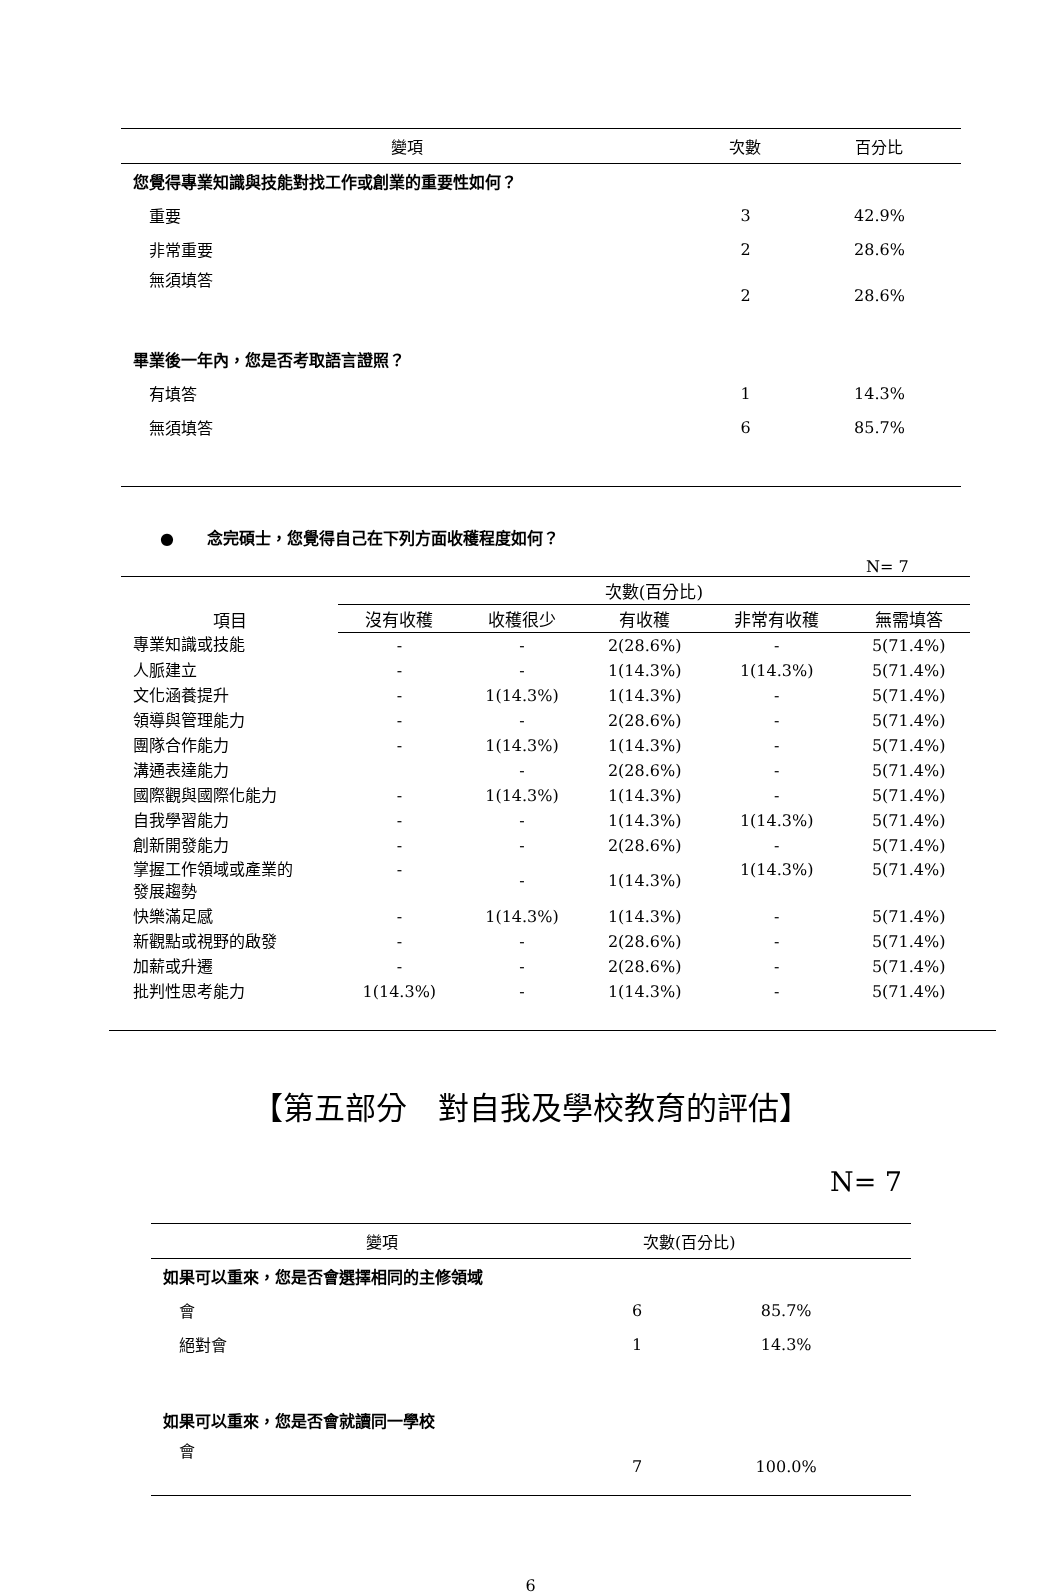| 變項 | 次數 | 百分比 |
| --- | --- | --- |
| 您覺得專業知識與技能對找工作或創業的重要性如何？ | | |
| 重要 | 3 | 42.9% |
| 非常重要 | 2 | 28.6% |
| 無須填答 | 2 | 28.6% |
| 畢業後一年內，您是否考取語言證照？ | | |
| 有填答 | 1 | 14.3% |
| 無須填答 | 6 | 85.7% |
● 念完碩士，您覺得自己在下列方面收穫程度如何？
N= 7
| 項目 | 次數(百分比) | | | | |
| --- | --- | --- | --- | --- | --- |
| | 沒有收穫 | 收穫很少 | 有收穫 | 非常有收穫 | 無需填答 |
| 專業知識或技能 | - | - | 2(28.6%) | - | 5(71.4%) |
| 人脈建立 | - | - | 1(14.3%) | 1(14.3%) | 5(71.4%) |
| 文化涵養提升 | - | 1(14.3%) | 1(14.3%) | - | 5(71.4%) |
| 領導與管理能力 | - | - | 2(28.6%) | - | 5(71.4%) |
| 團隊合作能力 | - | 1(14.3%) | 1(14.3%) | - | 5(71.4%) |
| 溝通表達能力 | | - | 2(28.6%) | - | 5(71.4%) |
| 國際觀與國際化能力 | - | 1(14.3%) | 1(14.3%) | - | 5(71.4%) |
| 自我學習能力 | - | - | 1(14.3%) | 1(14.3%) | 5(71.4%) |
| 創新開發能力 | - | - | 2(28.6%) | - | 5(71.4%) |
| 掌握工作領域或產業的 發展趨勢 | - | - | 1(14.3%) | 1(14.3%) | 5(71.4%) |
| 快樂滿足感 | - | 1(14.3%) | 1(14.3%) | - | 5(71.4%) |
| 新觀點或視野的啟發 | - | - | 2(28.6%) | - | 5(71.4%) |
| 加薪或升遷 | - | - | 2(28.6%) | - | 5(71.4%) |
| 批判性思考能力 | 1(14.3%) | - | 1(14.3%) | - | 5(71.4%) |
【第五部分　對自我及學校教育的評估】
N= 7
| 變項 | 次數(百分比) | |
| --- | --- | --- |
| 如果可以重來，您是否會選擇相同的主修領域 | | |
| 會 | 6 | 85.7% |
| 絕對會 | 1 | 14.3% |
| 如果可以重來，您是否會就讀同一學校 | | |
| 會 | 7 | 100.0% |
6